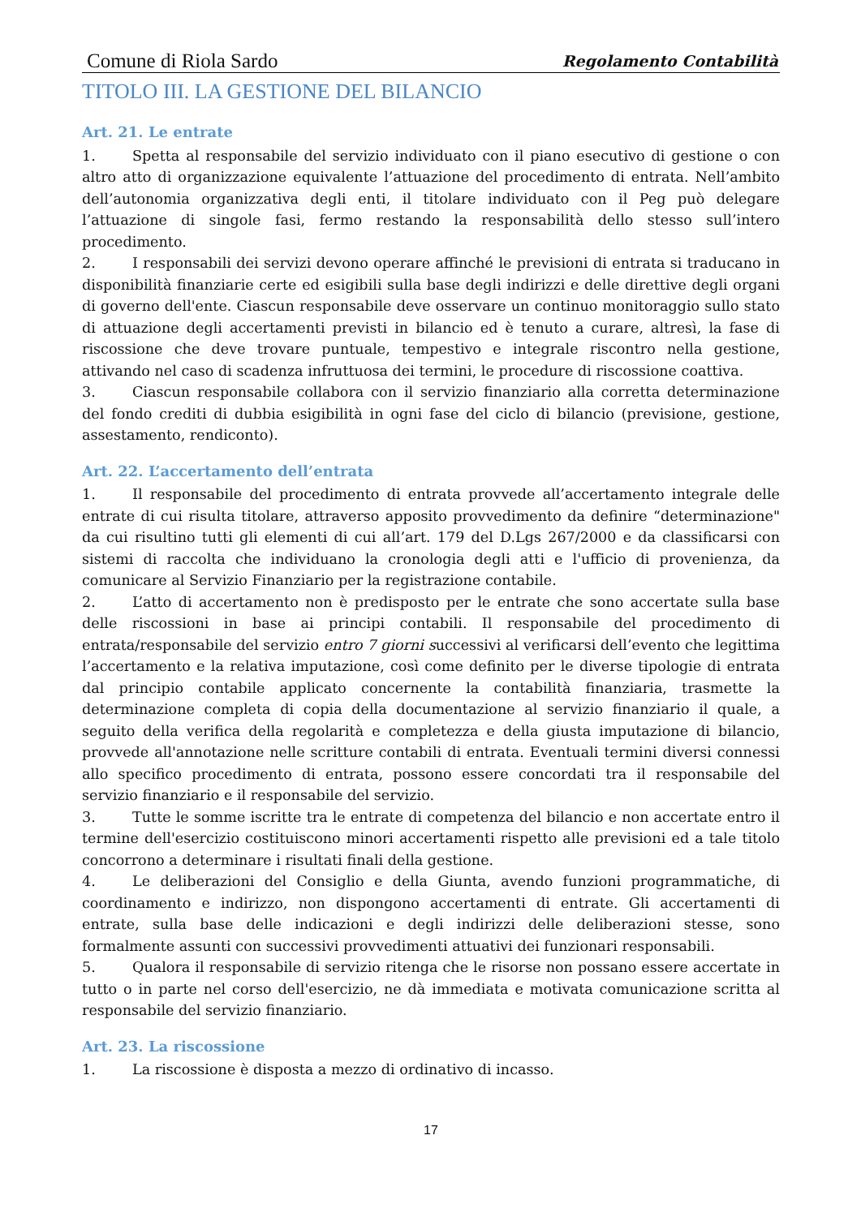Comune di Riola Sardo Regolamento Contabilità
TITOLO III. LA GESTIONE DEL BILANCIO
Art. 21. Le entrate
1. Spetta al responsabile del servizio individuato con il piano esecutivo di gestione o con altro atto di organizzazione equivalente l’attuazione del procedimento di entrata. Nell’ambito dell’autonomia organizzativa degli enti, il titolare individuato con il Peg può delegare l’attuazione di singole fasi, fermo restando la responsabilità dello stesso sull’intero procedimento.
2. I responsabili dei servizi devono operare affinché le previsioni di entrata si traducano in disponibilità finanziarie certe ed esigibili sulla base degli indirizzi e delle direttive degli organi di governo dell'ente. Ciascun responsabile deve osservare un continuo monitoraggio sullo stato di attuazione degli accertamenti previsti in bilancio ed è tenuto a curare, altresì, la fase di riscossione che deve trovare puntuale, tempestivo e integrale riscontro nella gestione, attivando nel caso di scadenza infruttuosa dei termini, le procedure di riscossione coattiva.
3. Ciascun responsabile collabora con il servizio finanziario alla corretta determinazione del fondo crediti di dubbia esigibilità in ogni fase del ciclo di bilancio (previsione, gestione, assestamento, rendiconto).
Art. 22. L’accertamento dell’entrata
1. Il responsabile del procedimento di entrata provvede all’accertamento integrale delle entrate di cui risulta titolare, attraverso apposito provvedimento da definire “determinazione" da cui risultino tutti gli elementi di cui all’art. 179 del D.Lgs 267/2000 e da classificarsi con sistemi di raccolta che individuano la cronologia degli atti e l'ufficio di provenienza, da comunicare al Servizio Finanziario per la registrazione contabile.
2. L’atto di accertamento non è predisposto per le entrate che sono accertate sulla base delle riscossioni in base ai principi contabili. Il responsabile del procedimento di entrata/responsabile del servizio entro 7 giorni successivi al verificarsi dell’evento che legittima l’accertamento e la relativa imputazione, così come definito per le diverse tipologie di entrata dal principio contabile applicato concernente la contabilità finanziaria, trasmette la determinazione completa di copia della documentazione al servizio finanziario il quale, a seguito della verifica della regolarità e completezza e della giusta imputazione di bilancio, provvede all'annotazione nelle scritture contabili di entrata. Eventuali termini diversi connessi allo specifico procedimento di entrata, possono essere concordati tra il responsabile del servizio finanziario e il responsabile del servizio.
3. Tutte le somme iscritte tra le entrate di competenza del bilancio e non accertate entro il termine dell'esercizio costituiscono minori accertamenti rispetto alle previsioni ed a tale titolo concorrono a determinare i risultati finali della gestione.
4. Le deliberazioni del Consiglio e della Giunta, avendo funzioni programmatiche, di coordinamento e indirizzo, non dispongono accertamenti di entrate. Gli accertamenti di entrate, sulla base delle indicazioni e degli indirizzi delle deliberazioni stesse, sono formalmente assunti con successivi provvedimenti attuativi dei funzionari responsabili.
5. Qualora il responsabile di servizio ritenga che le risorse non possano essere accertate in tutto o in parte nel corso dell'esercizio, ne dà immediata e motivata comunicazione scritta al responsabile del servizio finanziario.
Art. 23. La riscossione
1. La riscossione è disposta a mezzo di ordinativo di incasso.
17